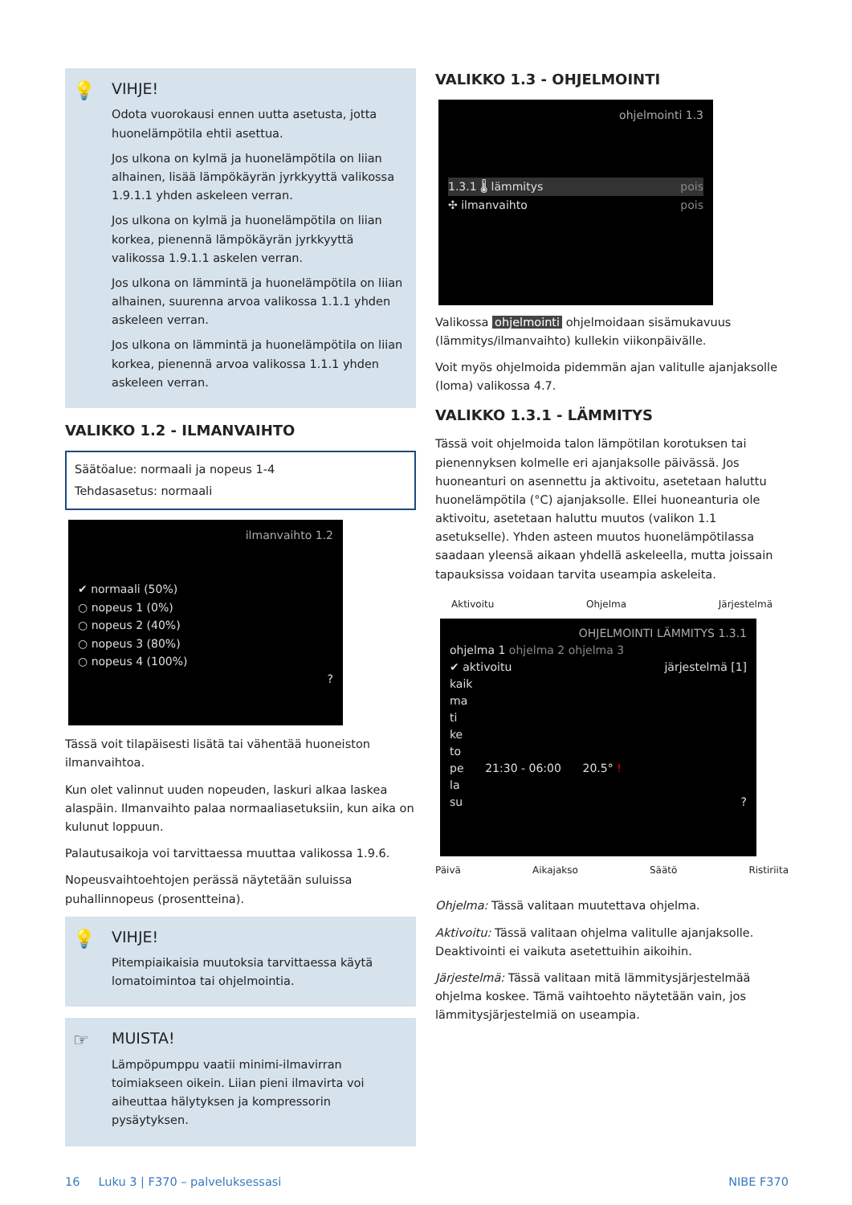💡
VIHJE!
Odota vuorokausi ennen uutta asetusta, jotta huonelämpötila ehtii asettua.
Jos ulkona on kylmä ja huonelämpötila on liian alhainen, lisää lämpökäyrän jyrkkyyttä valikossa 1.9.1.1 yhden askeleen verran.
Jos ulkona on kylmä ja huonelämpötila on liian korkea, pienennä lämpökäyrän jyrkkyyttä valikossa 1.9.1.1 askelen verran.
Jos ulkona on lämmintä ja huonelämpötila on liian alhainen, suurenna arvoa valikossa 1.1.1 yhden askeleen verran.
Jos ulkona on lämmintä ja huonelämpötila on liian korkea, pienennä arvoa valikossa 1.1.1 yhden askeleen verran.
VALIKKO 1.2 - ILMANVAIHTO
Säätöalue: normaali ja nopeus 1-4
Tehdasasetus: normaali
ilmanvaihto 1.2
✔ normaali (50%)
○ nopeus 1 (0%)
○ nopeus 2 (40%)
○ nopeus 3 (80%)
○ nopeus 4 (100%)
?
Tässä voit tilapäisesti lisätä tai vähentää huoneiston ilmanvaihtoa.
Kun olet valinnut uuden nopeuden, laskuri alkaa laskea alaspäin. Ilmanvaihto palaa normaaliasetuksiin, kun aika on kulunut loppuun.
Palautusaikoja voi tarvittaessa muuttaa valikossa 1.9.6.
Nopeusvaihtoehtojen perässä näytetään suluissa puhallinnopeus (prosentteina).
💡
VIHJE!
Pitempiaikaisia muutoksia tarvittaessa käytä lomatoimintoa tai ohjelmointia.
☞
MUISTA!
Lämpöpumppu vaatii minimi-ilmavirran toimiakseen oikein. Liian pieni ilmavirta voi aiheuttaa hälytyksen ja kompressorin pysäytyksen.
VALIKKO 1.3 - OHJELMOINTI
ohjelmointi 1.3
1.3.1 🌡 lämmitys pois
✣ ilmanvaihto pois
Valikossa ohjelmointi ohjelmoidaan sisämukavuus (lämmitys/ilmanvaihto) kullekin viikonpäivälle.
Voit myös ohjelmoida pidemmän ajan valitulle ajanjaksolle (loma) valikossa 4.7.
VALIKKO 1.3.1 - LÄMMITYS
Tässä voit ohjelmoida talon lämpötilan korotuksen tai pienennyksen kolmelle eri ajanjaksolle päivässä. Jos huoneanturi on asennettu ja aktivoitu, asetetaan haluttu huonelämpötila (°C) ajanjaksolle. Ellei huoneanturia ole aktivoitu, asetetaan haluttu muutos (valikon 1.1 asetukselle). Yhden asteen muutos huonelämpötilassa saadaan yleensä aikaan yhdellä askeleella, mutta joissain tapauksissa voidaan tarvita useampia askeleita.
Aktivoitu Ohjelma Järjestelmä
OHJELMOINTI LÄMMITYS 1.3.1
ohjelma 1 ohjelma 2 ohjelma 3
✔ aktivoitu järjestelmä [1]
kaik
ma
ti
ke
to
pe 21:30 - 06:00 20.5° !
la
su ?
Päivä Aikajakso Säätö Ristiriita
Ohjelma: Tässä valitaan muutettava ohjelma.
Aktivoitu: Tässä valitaan ohjelma valitulle ajanjaksolle. Deaktivointi ei vaikuta asetettuihin aikoihin.
Järjestelmä: Tässä valitaan mitä lämmitysjärjestelmää ohjelma koskee. Tämä vaihtoehto näytetään vain, jos lämmitysjärjestelmiä on useampia.
16 Luku 3 | F370 – palveluksessasi NIBE F370